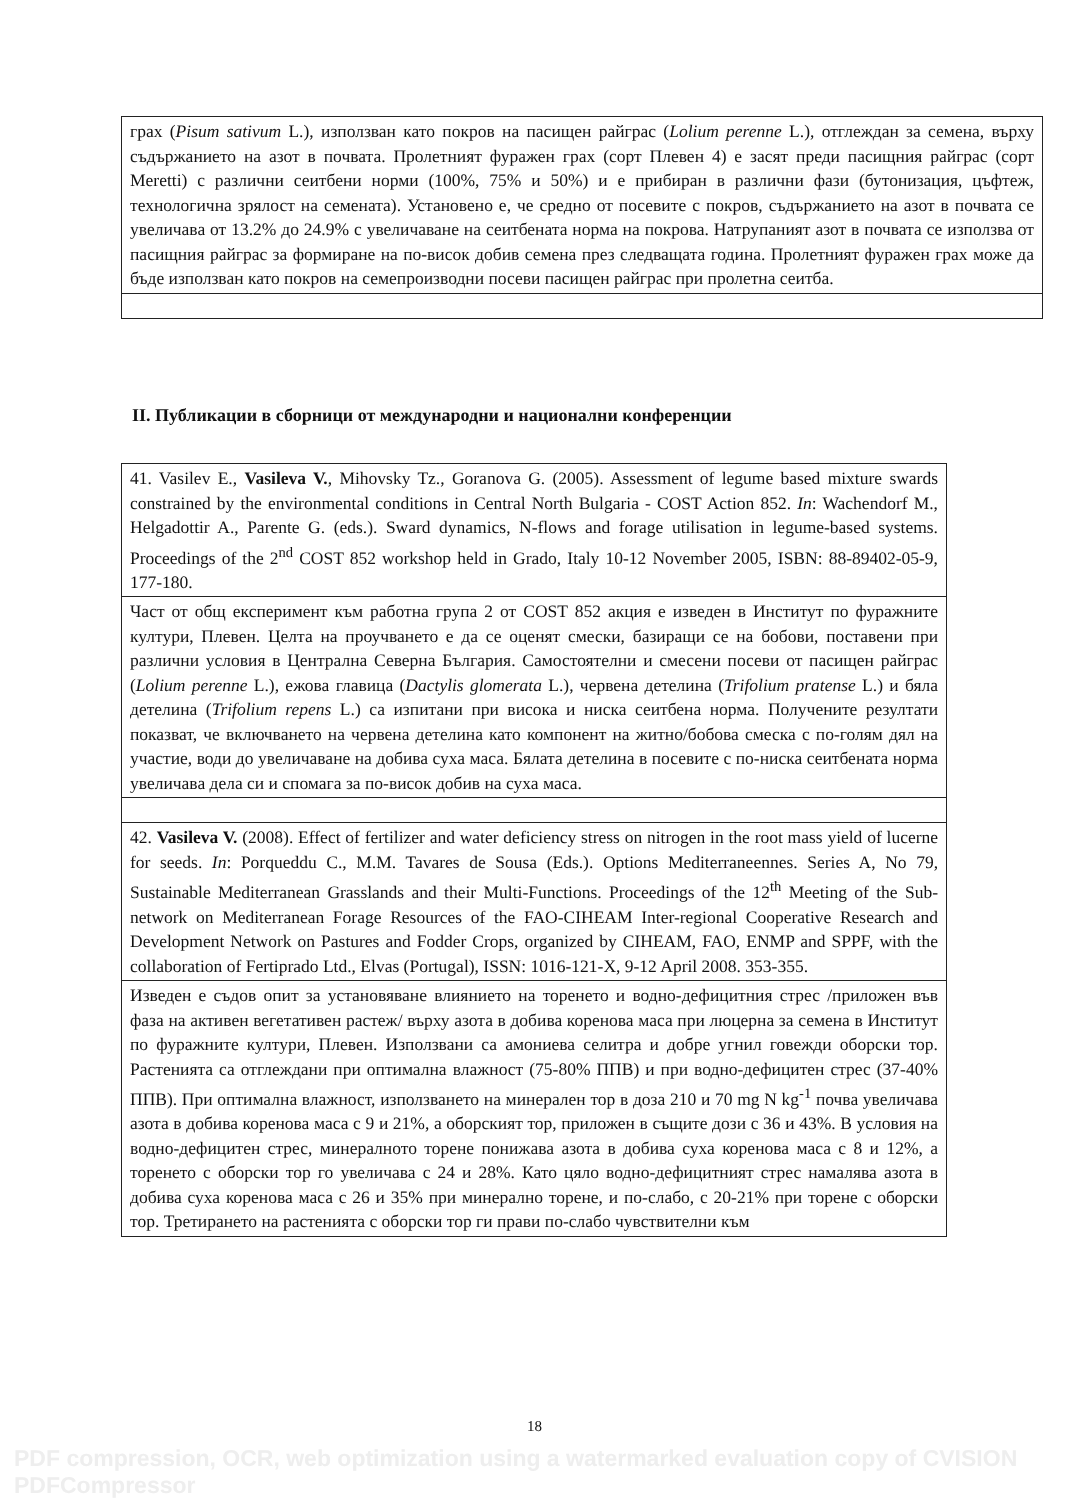| грах ( Pisum sativum L.), използван като покров на пасищен райграс ( Lolium perenne L.), отглеждан за семена, върху съдържанието на азот в почвата. Пролетният фуражен грах (сорт Плевен 4) е засят преди пасищния райграс (сорт Meretti) с различни сеитбени норми (100%, 75% и 50%) и е прибиран в различни фази (бутонизация, цъфтеж, технологична зрялост на семената). Установено е, че средно от посевите с покров, съдържанието на азот в почвата се увеличава от 13.2% до 24.9% с увеличаване на сеитбената норма на покрова. Натрупаният азот в почвата се използва от пасищния райграс за формиране на по-висок добив семена през следващата година. Пролетният фуражен грах може да бъде използван като покров на семепроизводни посеви пасищен райграс при пролетна сеитба. |
II. Публикации в сборници от международни и национални конференции
| 41. Vasilev E., Vasileva V. , Mihovsky Tz., Goranova G. (2005). Assessment of legume based mixture swards constrained by the environmental conditions in Central North Bulgaria - COST Action 852. In : Wachendorf M., Helgadottir A., Parente G. (eds.). Sward dynamics, N-flows and forage utilisation in legume-based systems. Proceedings of the 2<sup>nd</sup> COST 852 workshop held in Grado, Italy 10-12 November 2005, ISBN: 88-89402-05-9, 177-180. |
| Част от общ експеримент към работна група 2 от COST 852 акция е изведен в Институт по фуражните култури, Плевен. Целта на проучването е да се оценят смески, базиращи се на бобови, поставени при различни условия в Централна Северна България. Самостоятелни и смесени посеви от пасищен райграс ( Lolium perenne L.), ежова главица ( Dactylis glomerata L.), червена детелина ( Trifolium pratense L.) и бяла детелина ( Trifolium repens L.) са изпитани при висока и ниска сеитбена норма. Получените резултати показват, че включването на червена детелина като компонент на житно/бобова смеска с по-голям дял на участие, води до увеличаване на добива суха маса. Бялата детелина в посевите с по-ниска сеитбената норма увеличава дела си и спомага за по-висок добив на суха маса. |
| 42. Vasileva V. (2008). Effect of fertilizer and water deficiency stress on nitrogen in the root mass yield of lucerne for seeds. In : Porqueddu C., M.M. Tavares de Sousa (Eds.). Options Mediterraneennes. Series A, No 79, Sustainable Mediterranean Grasslands and their Multi-Functions. Proceedings of the 12<sup>th</sup> Meeting of the Sub-network on Mediterranean Forage Resources of the FAO-CIHEAM Inter-regional Cooperative Research and Development Network on Pastures and Fodder Crops, organized by CIHEAM, FAO, ENMP and SPPF, with the collaboration of Fertiprado Ltd., Elvas (Portugal), ISSN: 1016-121-X, 9-12 April 2008. 353-355. |
| Изведен е съдов опит за установяване влиянието на торенето и водно-дефицитния стрес /приложен във фаза на активен вегетативен растеж/ върху азота в добива коренова маса при люцерна за семена в Институт по фуражните култури, Плевен. Използвани са амониева селитра и добре угнил говежди оборски тор. Растенията са отглеждани при оптимална влажност (75-80% ППВ) и при водно-дефицитен стрес (37-40% ППВ). При оптимална влажност, използването на минерален тор в доза 210 и 70 mg N kg<sup>-1</sup> почва увеличава азота в добива коренова маса с 9 и 21%, а оборският тор, приложен в същите дози с 36 и 43%. В условия на водно-дефицитен стрес, минералното торене понижава азота в добива суха коренова маса с 8 и 12%, а торенето с оборски тор го увеличава с 24 и 28%. Като цяло водно-дефицитният стрес намалява азота в добива суха коренова маса с 26 и 35% при минерално торене, и по-слабо, с 20-21% при торене с оборски тор. Третирането на растенията с оборски тор ги прави по-слабо чувствителни към |
18
PDF compression, OCR, web optimization using a watermarked evaluation copy of CVISION PDFCompressor